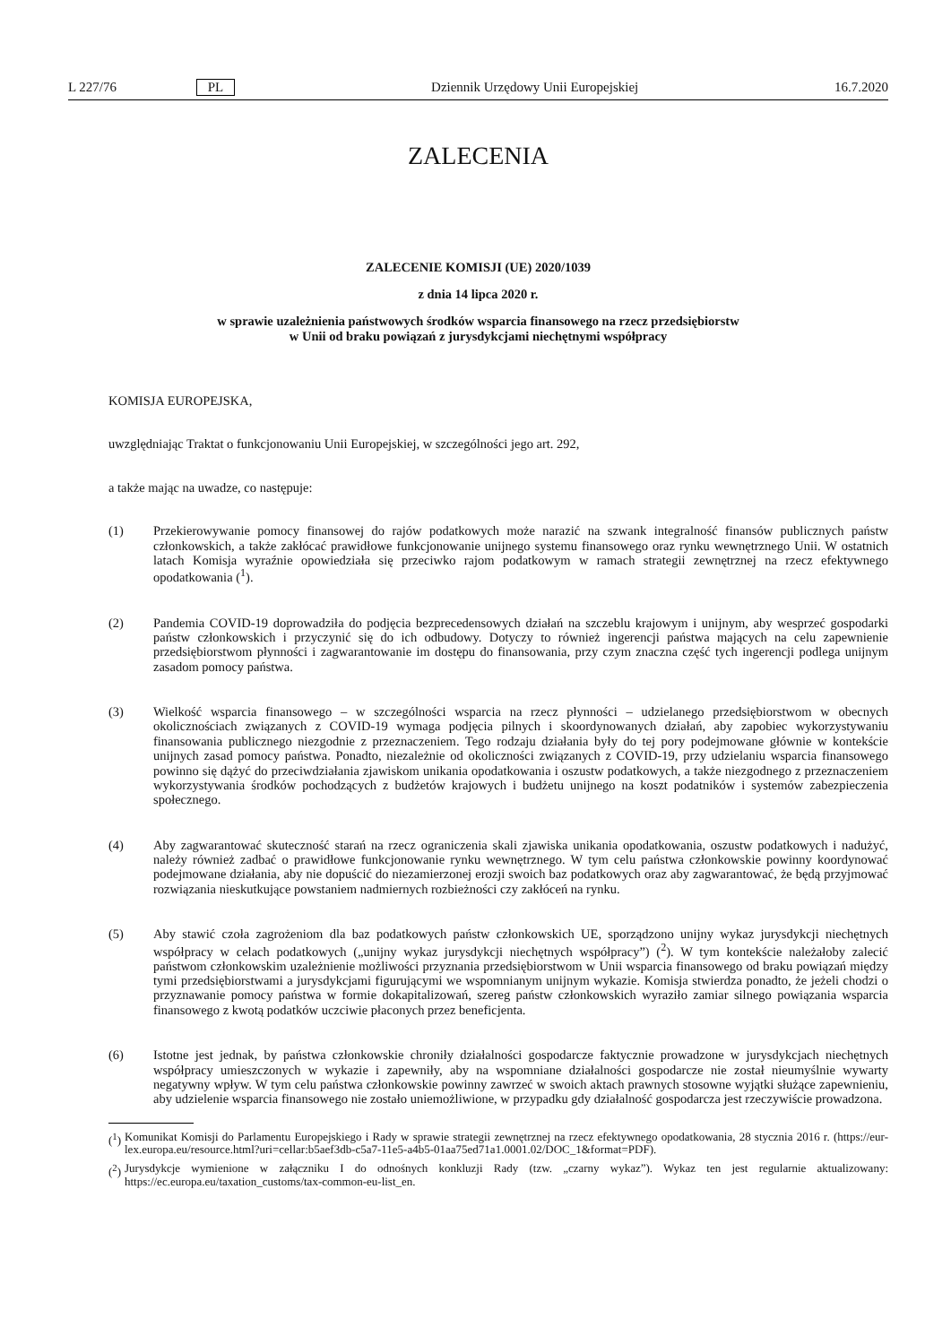L 227/76 PL Dziennik Urzędowy Unii Europejskiej 16.7.2020
ZALECENIA
ZALECENIE KOMISJI (UE) 2020/1039
z dnia 14 lipca 2020 r.
w sprawie uzależnienia państwowych środków wsparcia finansowego na rzecz przedsiębiorstw
w Unii od braku powiązań z jurysdykcjami niechętnymi współpracy
KOMISJA EUROPEJSKA,
uwzględniając Traktat o funkcjonowaniu Unii Europejskiej, w szczególności jego art. 292,
a także mając na uwadze, co następuje:
(1) Przekierowywanie pomocy finansowej do rajów podatkowych może narazić na szwank integralność finansów publicznych państw członkowskich, a także zakłócać prawidłowe funkcjonowanie unijnego systemu finansowego oraz rynku wewnętrznego Unii. W ostatnich latach Komisja wyraźnie opowiedziała się przeciwko rajom podatkowym w ramach strategii zewnętrznej na rzecz efektywnego opodatkowania (<sup>1</sup>).
(2) Pandemia COVID-19 doprowadziła do podjęcia bezprecedensowych działań na szczeblu krajowym i unijnym, aby wesprzeć gospodarki państw członkowskich i przyczynić się do ich odbudowy. Dotyczy to również ingerencji państwa mających na celu zapewnienie przedsiębiorstwom płynności i zagwarantowanie im dostępu do finansowania, przy czym znaczna część tych ingerencji podlega unijnym zasadom pomocy państwa.
(3) Wielkość wsparcia finansowego – w szczególności wsparcia na rzecz płynności – udzielanego przedsiębiorstwom w obecnych okolicznościach związanych z COVID-19 wymaga podjęcia pilnych i skoordynowanych działań, aby zapobiec wykorzystywaniu finansowania publicznego niezgodnie z przeznaczeniem. Tego rodzaju działania były do tej pory podejmowane głównie w kontekście unijnych zasad pomocy państwa. Ponadto, niezależnie od okoliczności związanych z COVID-19, przy udzielaniu wsparcia finansowego powinno się dążyć do przeciwdziałania zjawiskom unikania opodatkowania i oszustw podatkowych, a także niezgodnego z przeznaczeniem wykorzystywania środków pochodzących z budżetów krajowych i budżetu unijnego na koszt podatników i systemów zabezpieczenia społecznego.
(4) Aby zagwarantować skuteczność starań na rzecz ograniczenia skali zjawiska unikania opodatkowania, oszustw podatkowych i nadużyć, należy również zadbać o prawidłowe funkcjonowanie rynku wewnętrznego. W tym celu państwa członkowskie powinny koordynować podejmowane działania, aby nie dopuścić do niezamierzonej erozji swoich baz podatkowych oraz aby zagwarantować, że będą przyjmować rozwiązania nieskutkujące powstaniem nadmiernych rozbieżności czy zakłóceń na rynku.
(5) Aby stawić czoła zagrożeniom dla baz podatkowych państw członkowskich UE, sporządzono unijny wykaz jurysdykcji niechętnych współpracy w celach podatkowych („unijny wykaz jurysdykcji niechętnych współpracy”) (<sup>2</sup>). W tym kontekście należałoby zalecić państwom członkowskim uzależnienie możliwości przyznania przedsiębiorstwom w Unii wsparcia finansowego od braku powiązań między tymi przedsiębiorstwami a jurysdykcjami figurującymi we wspomnianym unijnym wykazie. Komisja stwierdza ponadto, że jeżeli chodzi o przyznawanie pomocy państwa w formie dokapitalizowań, szereg państw członkowskich wyraziło zamiar silnego powiązania wsparcia finansowego z kwotą podatków uczciwie płaconych przez beneficjenta.
(6) Istotne jest jednak, by państwa członkowskie chroniły działalności gospodarcze faktycznie prowadzone w jurysdykcjach niechętnych współpracy umieszczonych w wykazie i zapewniły, aby na wspomniane działalności gospodarcze nie został nieumyślnie wywarty negatywny wpływ. W tym celu państwa członkowskie powinny zawrzeć w swoich aktach prawnych stosowne wyjątki służące zapewnieniu, aby udzielenie wsparcia finansowego nie zostało uniemożliwione, w przypadku gdy działalność gospodarcza jest rzeczywiście prowadzona.
(<sup>1</sup>)
Komunikat Komisji do Parlamentu Europejskiego i Rady w sprawie strategii zewnętrznej na rzecz efektywnego opodatkowania, 28 stycznia 2016 r. (https://eur-lex.europa.eu/resource.html?uri=cellar:b5aef3db-c5a7-11e5-a4b5-01aa75ed71a1.0001.02/DOC_1&format=PDF).
(<sup>2</sup>)
Jurysdykcje wymienione w załączniku I do odnośnych konkluzji Rady (tzw. „czarny wykaz”). Wykaz ten jest regularnie aktualizowany: https://ec.europa.eu/taxation_customs/tax-common-eu-list_en.